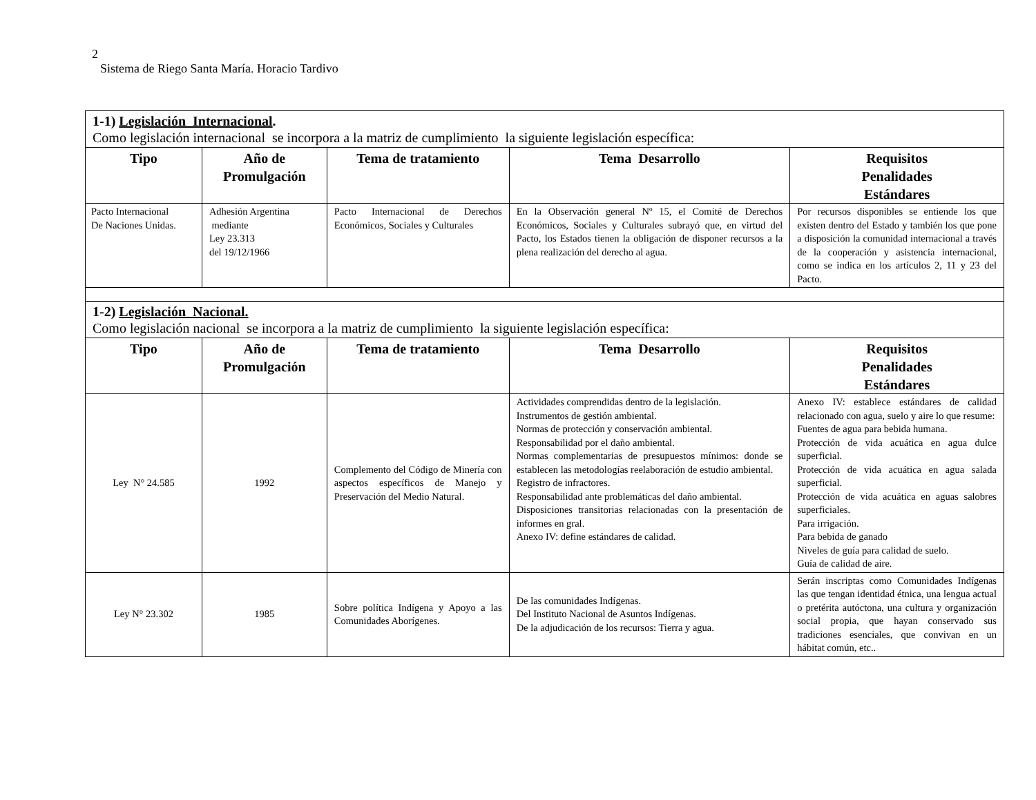2
Sistema de Riego Santa María. Horacio Tardivo
| 1-1) Legislación Internacional . Como legislación internacional se incorpora a la matriz de cumplimiento la siguiente legislación específica: | | | | |
| Tipo | Año de Promulgación | Tema de tratamiento | Tema Desarrollo | Requisitos Penalidades Estándares |
| Pacto Internacional De Naciones Unidas. | Adhesión Argentina mediante Ley 23.313 del 19/12/1966 | Pacto Internacional de Derechos Económicos, Sociales y Culturales | En la Observación general Nº 15, el Comité de Derechos Económicos, Sociales y Culturales subrayó que, en virtud del Pacto, los Estados tienen la obligación de disponer recursos a la plena realización del derecho al agua. | Por recursos disponibles se entiende los que existen dentro del Estado y también los que pone a disposición la comunidad internacional a través de la cooperación y asistencia internacional, como se indica en los artículos 2, 11 y 23 del Pacto. |
| 1-2) Legislación Nacional. Como legislación nacional se incorpora a la matriz de cumplimiento la siguiente legislación específica: | | | | |
| Tipo | Año de Promulgación | Tema de tratamiento | Tema Desarrollo | Requisitos Penalidades Estándares |
| Ley N° 24.585 | 1992 | Complemento del Código de Minería con aspectos específicos de Manejo y Preservación del Medio Natural. | Actividades comprendidas dentro de la legislación. Instrumentos de gestión ambiental. Normas de protección y conservación ambiental. Responsabilidad por el daño ambiental. Normas complementarias de presupuestos mínimos: donde se establecen las metodologías reelaboración de estudio ambiental. Registro de infractores. Responsabilidad ante problemáticas del daño ambiental. Disposiciones transitorias relacionadas con la presentación de informes en gral. Anexo IV: define estándares de calidad. | Anexo IV: establece estándares de calidad relacionado con agua, suelo y aire lo que resume: Fuentes de agua para bebida humana. Protección de vida acuática en agua dulce superficial. Protección de vida acuática en agua salada superficial. Protección de vida acuática en aguas salobres superficiales. Para irrigación. Para bebida de ganado Niveles de guía para calidad de suelo. Guía de calidad de aire. |
| Ley N° 23.302 | 1985 | Sobre política Indígena y Apoyo a las Comunidades Aborígenes. | De las comunidades Indígenas. Del Instituto Nacional de Asuntos Indígenas. De la adjudicación de los recursos: Tierra y agua. | Serán inscriptas como Comunidades Indígenas las que tengan identidad étnica, una lengua actual o pretérita autóctona, una cultura y organización social propia, que hayan conservado sus tradiciones esenciales, que convivan en un hábitat común, etc.. |